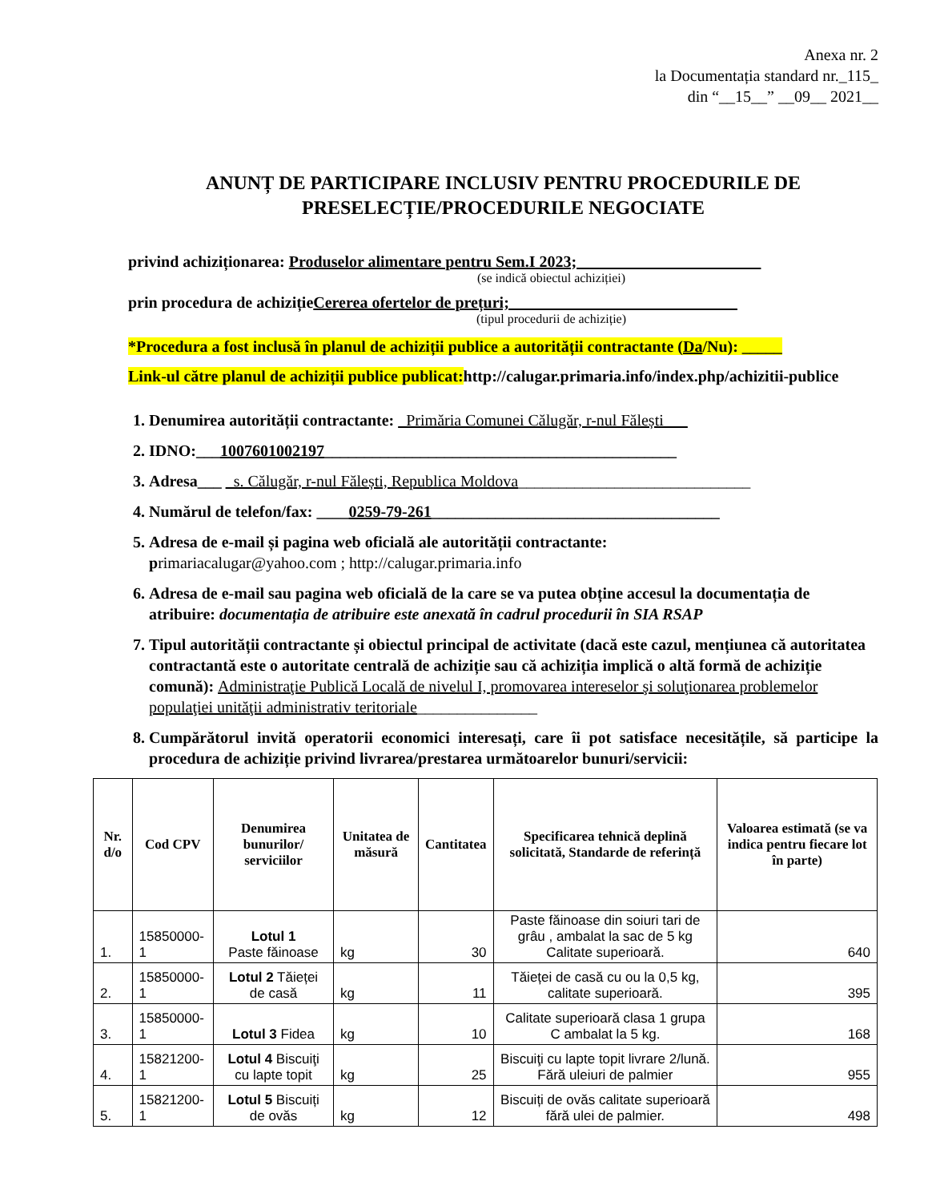Anexa nr. 2
la Documentația standard nr._115_
din “__15__” __09__ 2021__
ANUNȚ DE PARTICIPARE INCLUSIV PENTRU PROCEDURILE DE PRESELECȚIE/PROCEDURILE NEGOCIATE
privind achiziționarea: Produselor alimentare pentru Sem.I 2023;_______________________
(se indică obiectul achiziției)
prin procedura de achizițieCererea ofertelor de prețuri; ____________________________
(tipul procedurii de achiziție)
*Procedura a fost inclusă în planul de achiziții publice a autorității contractante (Da/Nu): _____
Link-ul către planul de achiziții publice publicat: http://calugar.primaria.info/index.php/achizitii-publice
1. Denumirea autorității contractante: _Primăria Comunei Călugăr, r-nul Fălești___
2. IDNO:___1007601002197____________________________________________
3. Adresa___ _s. Călugăr, r-nul Fălești, Republica Moldova_____________________________
4. Numărul de telefon/fax: ____0259-79-261____________________________________
5. Adresa de e-mail și pagina web oficială ale autorității contractante:
primariacalugar@yahoo.com ; http://calugar.primaria.info
6. Adresa de e-mail sau pagina web oficială de la care se va putea obține accesul la documentația de atribuire: documentația de atribuire este anexată în cadrul procedurii în SIA RSAP
7. Tipul autorității contractante și obiectul principal de activitate (dacă este cazul, mențiunea că autoritatea contractantă este o autoritate centrală de achiziție sau că achiziția implică o altă formă de achiziție comună): Administraţie Publică Locală de nivelul I, promovarea intereselor şi soluţionarea problemelor populaţiei unităţii administrativ teritoriale_______________
8. Cumpărătorul invită operatorii economici interesați, care îi pot satisface necesitățile, să participe la procedura de achiziție privind livrarea/prestarea următoarelor bunuri/servicii:
| Nr. d/o | Cod CPV | Denumirea bunurilor/ serviciilor | Unitatea de măsură | Cantitatea | Specificarea tehnică deplină solicitată, Standarde de referință | Valoarea estimată (se va indica pentru fiecare lot în parte) |
| --- | --- | --- | --- | --- | --- | --- |
| 1. | 15850000-1 | Lotul 1 Paste făinoase | kg | 30 | Paste făinoase din soiuri tari de grâu , ambalat la sac de 5 kg Calitate superioară. | 640 |
| 2. | 15850000-1 | Lotul 2 Tăieței de casă | kg | 11 | Tăieței de casă cu ou la 0,5 kg, calitate superioară. | 395 |
| 3. | 15850000-1 | Lotul 3 Fidea | kg | 10 | Calitate superioară clasa 1 grupa C ambalat la 5 kg. | 168 |
| 4. | 15821200-1 | Lotul 4 Biscuiţi cu lapte topit | kg | 25 | Biscuiţi cu lapte topit livrare 2/lună. Fără uleiuri de palmier | 955 |
| 5. | 15821200-1 | Lotul 5 Biscuiți de ovăs | kg | 12 | Biscuiți de ovăs calitate superioară fără ulei de palmier. | 498 |